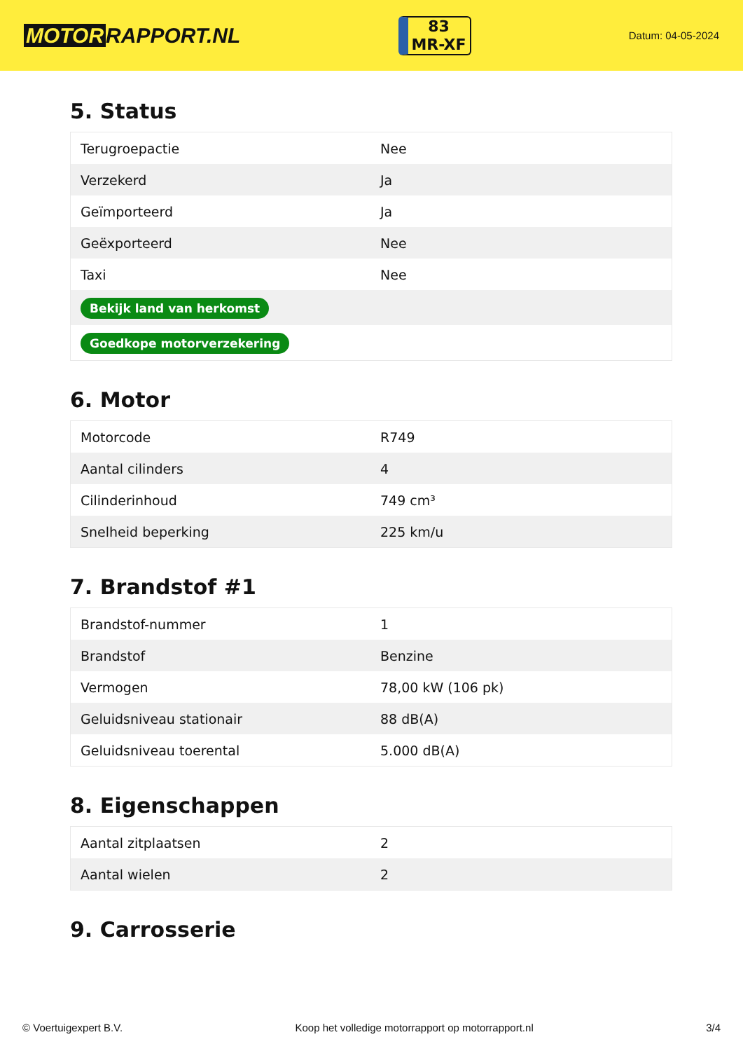MOTOR RAPPORT.NL
83
MR-XF
Datum: 04-05-2024
5. Status
| Terugroepactie | Nee |
| Verzekerd | Ja |
| Geïmporteerd | Ja |
| Geëxporteerd | Nee |
| Taxi | Nee |
| Bekijk land van herkomst | |
| Goedkope motorverzekering | |
6. Motor
| Motorcode | R749 |
| Aantal cilinders | 4 |
| Cilinderinhoud | 749 cm³ |
| Snelheid beperking | 225 km/u |
7. Brandstof #1
| Brandstof-nummer | 1 |
| Brandstof | Benzine |
| Vermogen | 78,00 kW (106 pk) |
| Geluidsniveau stationair | 88 dB(A) |
| Geluidsniveau toerental | 5.000 dB(A) |
8. Eigenschappen
| Aantal zitplaatsen | 2 |
| Aantal wielen | 2 |
9. Carrosserie
© Voertuigexpert B.V. Koop het volledige motorrapport op motorrapport.nl 3/4